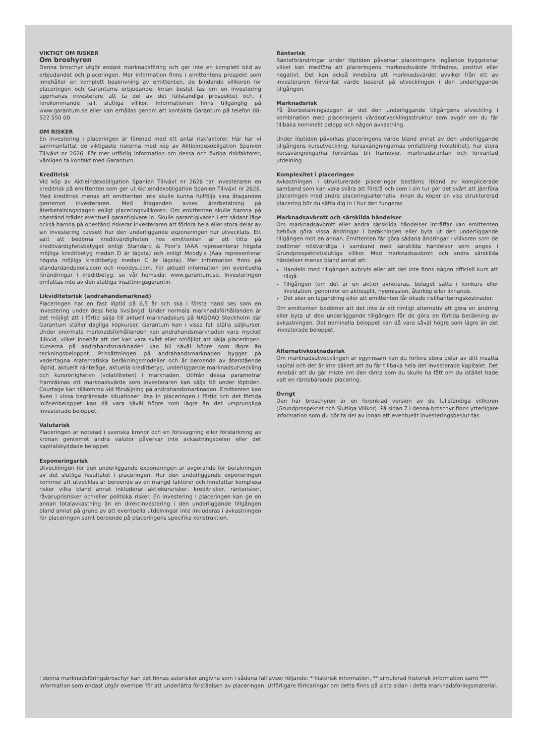VIKTIGT OM RISKER
Om broshyren
Denna broschyr utgör endast marknadsföring och ger inte en komplett bild av erbjudandet och placeringen. Mer information finns i emittentens prospekt som innehåller en komplett beskrivning av emittenten, de bindande villkoren för placeringen och Garantums erbjudande. Innan beslut tas om en investering uppmanas investerare att ta del av det fullständiga prospektet och, i förekommande fall, slutliga villkor. Informationen finns tillgänglig på www.garantum.se eller kan erhållas genom att kontakta Garantum på telefon 08-522 550 00.
OM RISKER
En investering i placeringen är förenad med ett antal riskfaktorer. Här har vi sammanfattat de viktigaste riskerna med köp av Aktieindexobligation Spanien Tillväxt nr 2626. För mer utförlig information om dessa och övriga riskfaktorer, vänligen ta kontakt med Garantum.
Kreditrisk
Vid köp av Aktieindexobligation Spanien Tillväxt nr 2626 tar investeraren en kreditrisk på emittenten som ger ut Aktieindexobligation Spanien Tillväxt nr 2626. Med kreditrisk menas att emittenten inte skulle kunna fullfölja sina åtaganden gentemot investeraren. Med åtaganden avses återbetalning på återbetalningsdagen enligt placeringsvillkoren. Om emittenten skulle hamna på obestånd träder eventuell garantigivare in. Skulle garantigivaren i ett sådant läge också hamna på obestånd riskerar investeraren att förlora hela eller stora delar av sin investering oavsett hur den underliggande exponeringen har utvecklats. Ett sätt att bedöma kreditvärdigheten hos emittenten är att titta på kreditvärdighetsbetyget enligt Standard & Poor's (AAA representerar högsta möjliga kreditbetyg medan D är lägsta) och enligt Moody's (Aaa representerar högsta möjliga kreditbetyg medan C är lägsta). Mer information finns på standardandpoors.com och moodys.com. För aktuell information om eventuella förändringar i kreditbetyg, se vår hemsida: www.garantum.se. Investeringen omfattas inte av den statliga insättningsgarantin.
Likviditetsrisk (andrahandsmarknad)
Placeringen har en fast löptid på 6,5 år och ska i första hand ses som en investering under dess hela livslängd. Under normala marknadsförhållanden är det möjligt att i förtid sälja till aktuell marknadskurs på NASDAQ Stockholm där Garantum ställer dagliga köpkurser. Garantum kan i vissa fall ställa säljkurser. Under onormala marknadsförhållanden kan andrahandsmarknaden vara mycket illikvid, vilket innebär att det kan vara svårt eller omöjligt att sälja placeringen. Kurserna på andrahandsmarknaden kan bli såväl högre som lägre än teckningsbeloppet. Prissättningen på andrahandsmarknaden bygger på vedertagna matematiska beräkningsmodeller och är beroende av återstående löptid, aktuellt ränteläge, aktuella kreditbetyg, underliggande marknadsutveckling och kursrörligheten (volatiliteten) i marknaden. Utifrån dessa parametrar framräknas ett marknadsvärde som investeraren kan sälja till under löptiden. Courtage kan tillkomma vid försäljning på andrahandsmarknaden. Emittenten kan även i vissa begränsade situationer lösa in placeringen i förtid och det förtida inlösenbeloppet kan då vara såväl högre som lägre än det ursprungliga investerade beloppet.
Valutarisk
Placeringen är noterad i svenska kronor och en försvagning eller förstärkning av kronan gentemot andra valutor påverkar inte avkastningsdelen eller det kapitalskyddade beloppet.
Exponeringsrisk
Utvecklingen för den underliggande exponeringen är avgörande för beräkningen av det slutliga resultatet i placeringen. Hur den underliggande exponeringen kommer att utvecklas är beroende av en mängd faktorer och innefattar komplexa risker vilka bland annat inkluderar aktiekursrisker, kreditrisker, ränterisker, råvaruprisrisker och/eller politiska risker. En investering i placeringen kan ge en annan totalavkastning än en direktinvestering i den underliggande tillgången bland annat på grund av att eventuella utdelningar inte inkluderas i avkastningen för placeringen samt beroende på placeringens specifika konstruktion.
Ränterisk
Ränteförändringar under löptiden påverkar placeringens ingående byggstenar vilket kan medföra att placeringens marknadsvärde förändras, positivt eller negativt. Det kan också innebära att marknadsvärdet avviker från ett av investeraren förväntat värde baserat på utvecklingen i den underliggande tillgången.
Marknadsrisk
På återbetalningsdagen är det den underliggande tillgångens utveckling i kombination med placeringens värdeutvecklingsstruktur som avgör om du får tillbaka nominellt belopp och någon avkastning.
Under löptiden påverkas placeringens värde bland annat av den underliggande tillgångens kursutveckling, kurssvängningarnas omfattning (volatilitet), hur stora kurssvängningarna förväntas bli framöver, marknadsräntan och förväntad utdelning.
Komplexitet i placeringen
Avkastningen i strukturerade placeringar bestäms ibland av komplicerade samband som kan vara svåra att förstå och som i sin tur gör det svårt att jämföra placeringen med andra placeringsalternativ. Innan du köper en viss strukturerad placering bör du sätta dig in i hur den fungerar.
Marknadsavbrott och särskilda händelser
Om marknadsavbrott eller andra särskilda händelser inträffar kan emittenten behöva göra vissa ändringar i beräkningen eller byta ut den underliggande tillgången mot en annan. Emittenten får göra sådana ändringar i villkoren som de bedömer nödvändiga i samband med särskilda händelser som anges i Grundprospektet/slutliga villkor. Med marknadsavbrott och andra särskilda händelser menas bland annat att:
Handeln med tillgången avbryts eller att det inte finns någon officiell kurs att tillgå.
Tillgången (om det är en aktie) avnoteras, bolaget sätts i konkurs eller likvidation, genomför en aktiesplit, nyemission, återköp eller liknande.
Det sker en lagändring eller att emittenten får ökade riskhanteringskostnader.
Om emittenten bedömer att det inte är ett rimligt alternativ att göra en ändring eller byta ut den underliggande tillgången får de göra en förtida beräkning av avkastningen. Det nominella beloppet kan då vara såväl högre som lägre än det investerade beloppet.
Alternativkostnadsrisk
Om marknadsutvecklingen är ogynnsam kan du förlora stora delar av ditt insatta kapital och det är inte säkert att du får tillbaka hela det investerade kapitalet. Det innebär att du går miste om den ränta som du skulle ha fått om du istället hade valt en räntebärande placering.
Övrigt
Den här broschyren är en förenklad version av de fullständiga villkoren (Grundprospektet och Slutliga Villkor). På sidan 7 i denna broschyr finns ytterligare information som du bör ta del av innan ett eventuellt investeringsbeslut tas.
I denna marknadsföringsbroschyr kan det finnas asterisker angivna som i sådana fall avser följande: * historisk information, ** simulerad historisk information samt *** information som endast utgör exempel för att underlätta förståelsen av placeringen. Utförligare förklaringar om detta finns på sista sidan i detta marknadsföringsmaterial.